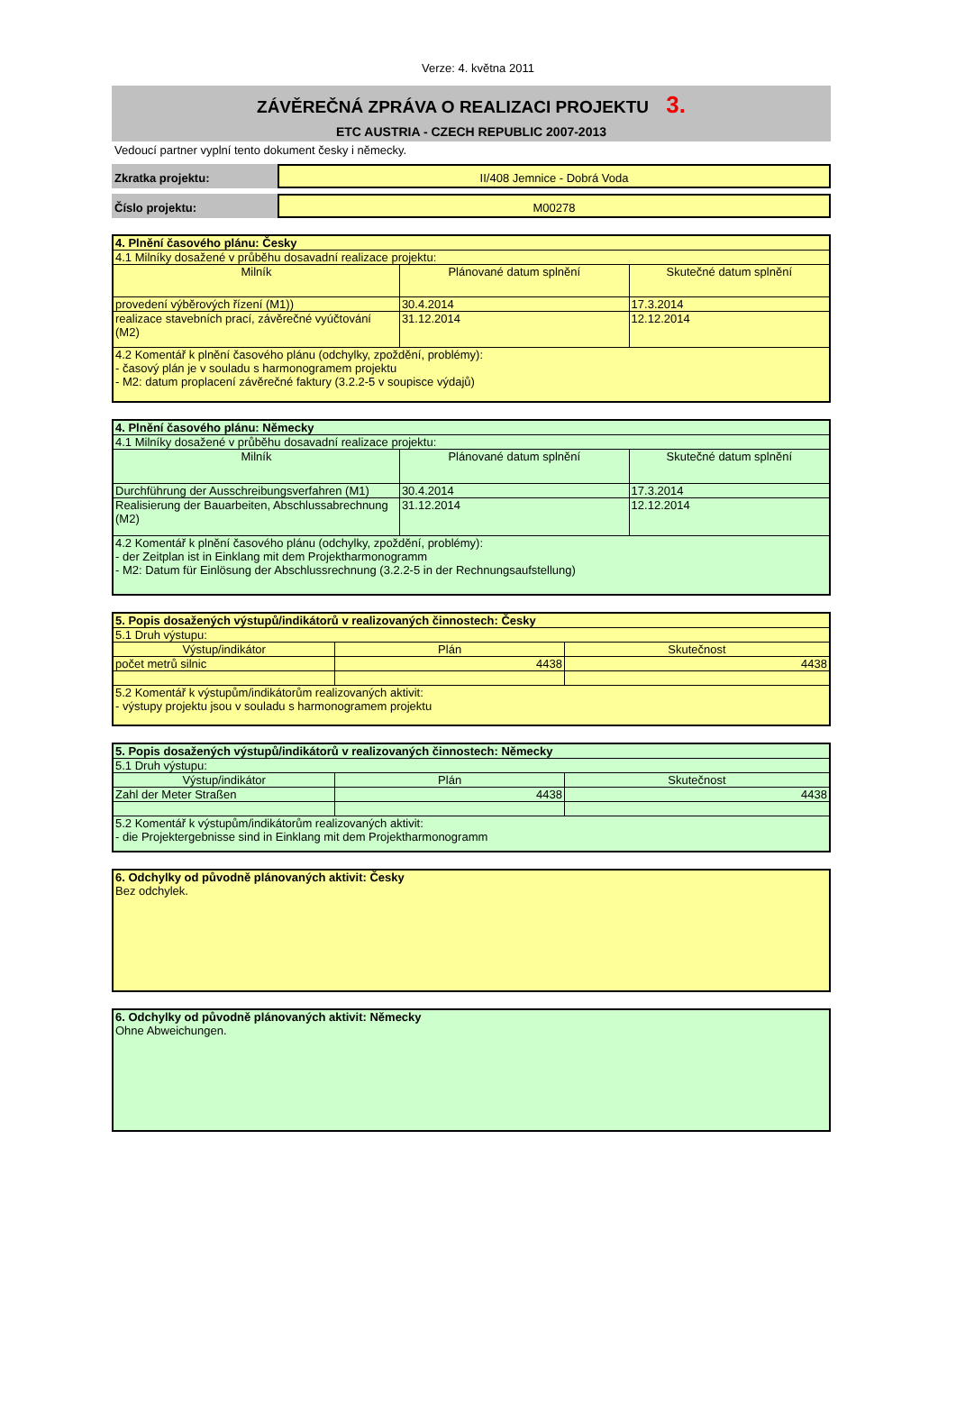Verze: 4. května 2011
ZÁVĚREČNÁ ZPRÁVA O REALIZACI PROJEKTU 3.
ETC AUSTRIA - CZECH REPUBLIC 2007-2013
Vedoucí partner vyplní tento dokument česky i německy.
Zkratka projektu: II/408 Jemnice - Dobrá Voda
Číslo projektu: M00278
| 4. Plnění časového plánu: Česky | | |
| 4.1 Milníky dosažené v průběhu dosavadní realizace projektu: | | |
| Milník | Plánované datum splnění | Skutečné datum splnění |
| provedení výběrových řízení (M1)) | 30.4.2014 | 17.3.2014 |
| realizace stavebních prací, závěrečné vyúčtování (M2) | 31.12.2014 | 12.12.2014 |
| 4.2 Komentář k plnění časového plánu (odchylky, zpoždění, problémy): - časový plán je v souladu s harmonogramem projektu - M2: datum proplacení závěrečné faktury (3.2.2-5 v soupisce výdajů) | | |
| 4. Plnění časového plánu: Německy | | |
| 4.1 Milníky dosažené v průběhu dosavadní realizace projektu: | | |
| Milník | Plánované datum splnění | Skutečné datum splnění |
| Durchführung der Ausschreibungsverfahren (M1) | 30.4.2014 | 17.3.2014 |
| Realisierung der Bauarbeiten, Abschlussabrechnung (M2) | 31.12.2014 | 12.12.2014 |
| 4.2 Komentář k plnění časového plánu (odchylky, zpoždění, problémy): - der Zeitplan ist in Einklang mit dem Projektharmonogramm - M2: Datum für Einlösung der Abschlussrechnung (3.2.2-5 in der Rechnungsaufstellung) | | |
| 5. Popis dosažených výstupů/indikátorů v realizovaných činnostech: Česky | | |
| 5.1 Druh výstupu: | | |
| Výstup/indikátor | Plán | Skutečnost |
| počet metrů silnic | 4438 | 4438 |
| 5.2 Komentář k výstupům/indikátorům realizovaných aktivit: - výstupy projektu jsou v souladu s harmonogramem projektu | | |
| 5. Popis dosažených výstupů/indikátorů v realizovaných činnostech: Německy | | |
| 5.1 Druh výstupu: | | |
| Výstup/indikátor | Plán | Skutečnost |
| Zahl der Meter Straßen | 4438 | 4438 |
| 5.2 Komentář k výstupům/indikátorům realizovaných aktivit: - die Projektergebnisse sind in Einklang mit dem Projektharmonogramm | | |
| 6. Odchylky od původně plánovaných aktivit: Česky Bez odchylek. |
| 6. Odchylky od původně plánovaných aktivit: Německy Ohne Abweichungen. |